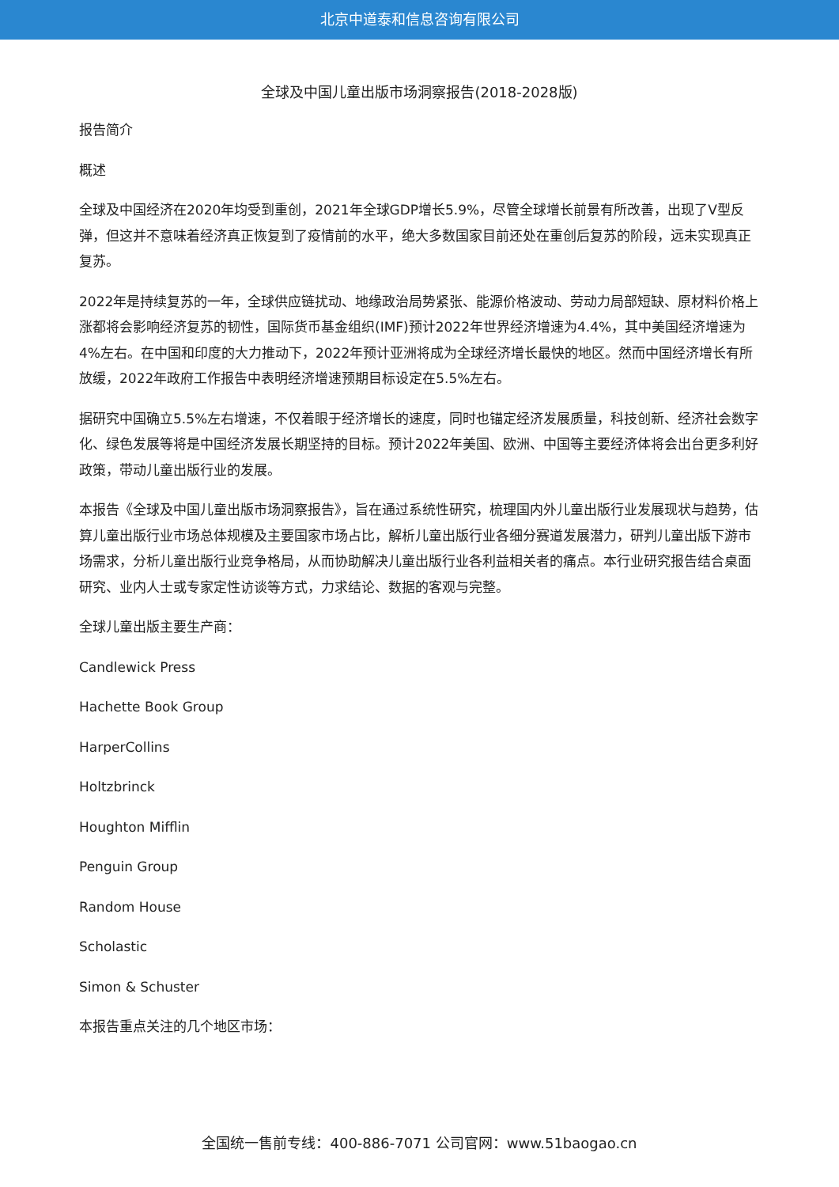北京中道泰和信息咨询有限公司
全球及中国儿童出版市场洞察报告(2018-2028版)
报告简介
概述
全球及中国经济在2020年均受到重创，2021年全球GDP增长5.9%，尽管全球增长前景有所改善，出现了V型反弹，但这并不意味着经济真正恢复到了疫情前的水平，绝大多数国家目前还处在重创后复苏的阶段，远未实现真正复苏。
2022年是持续复苏的一年，全球供应链扰动、地缘政治局势紧张、能源价格波动、劳动力局部短缺、原材料价格上涨都将会影响经济复苏的韧性，国际货币基金组织(IMF)预计2022年世界经济增速为4.4%，其中美国经济增速为4%左右。在中国和印度的大力推动下，2022年预计亚洲将成为全球经济增长最快的地区。然而中国经济增长有所放缓，2022年政府工作报告中表明经济增速预期目标设定在5.5%左右。
据研究中国确立5.5%左右增速，不仅着眼于经济增长的速度，同时也锚定经济发展质量，科技创新、经济社会数字化、绿色发展等将是中国经济发展长期坚持的目标。预计2022年美国、欧洲、中国等主要经济体将会出台更多利好政策，带动儿童出版行业的发展。
本报告《全球及中国儿童出版市场洞察报告》，旨在通过系统性研究，梳理国内外儿童出版行业发展现状与趋势，估算儿童出版行业市场总体规模及主要国家市场占比，解析儿童出版行业各细分赛道发展潜力，研判儿童出版下游市场需求，分析儿童出版行业竞争格局，从而协助解决儿童出版行业各利益相关者的痛点。本行业研究报告结合桌面研究、业内人士或专家定性访谈等方式，力求结论、数据的客观与完整。
全球儿童出版主要生产商：
Candlewick Press
Hachette Book Group
HarperCollins
Holtzbrinck
Houghton Mifflin
Penguin Group
Random House
Scholastic
Simon & Schuster
本报告重点关注的几个地区市场：
全国统一售前专线：400-886-7071 公司官网：www.51baogao.cn